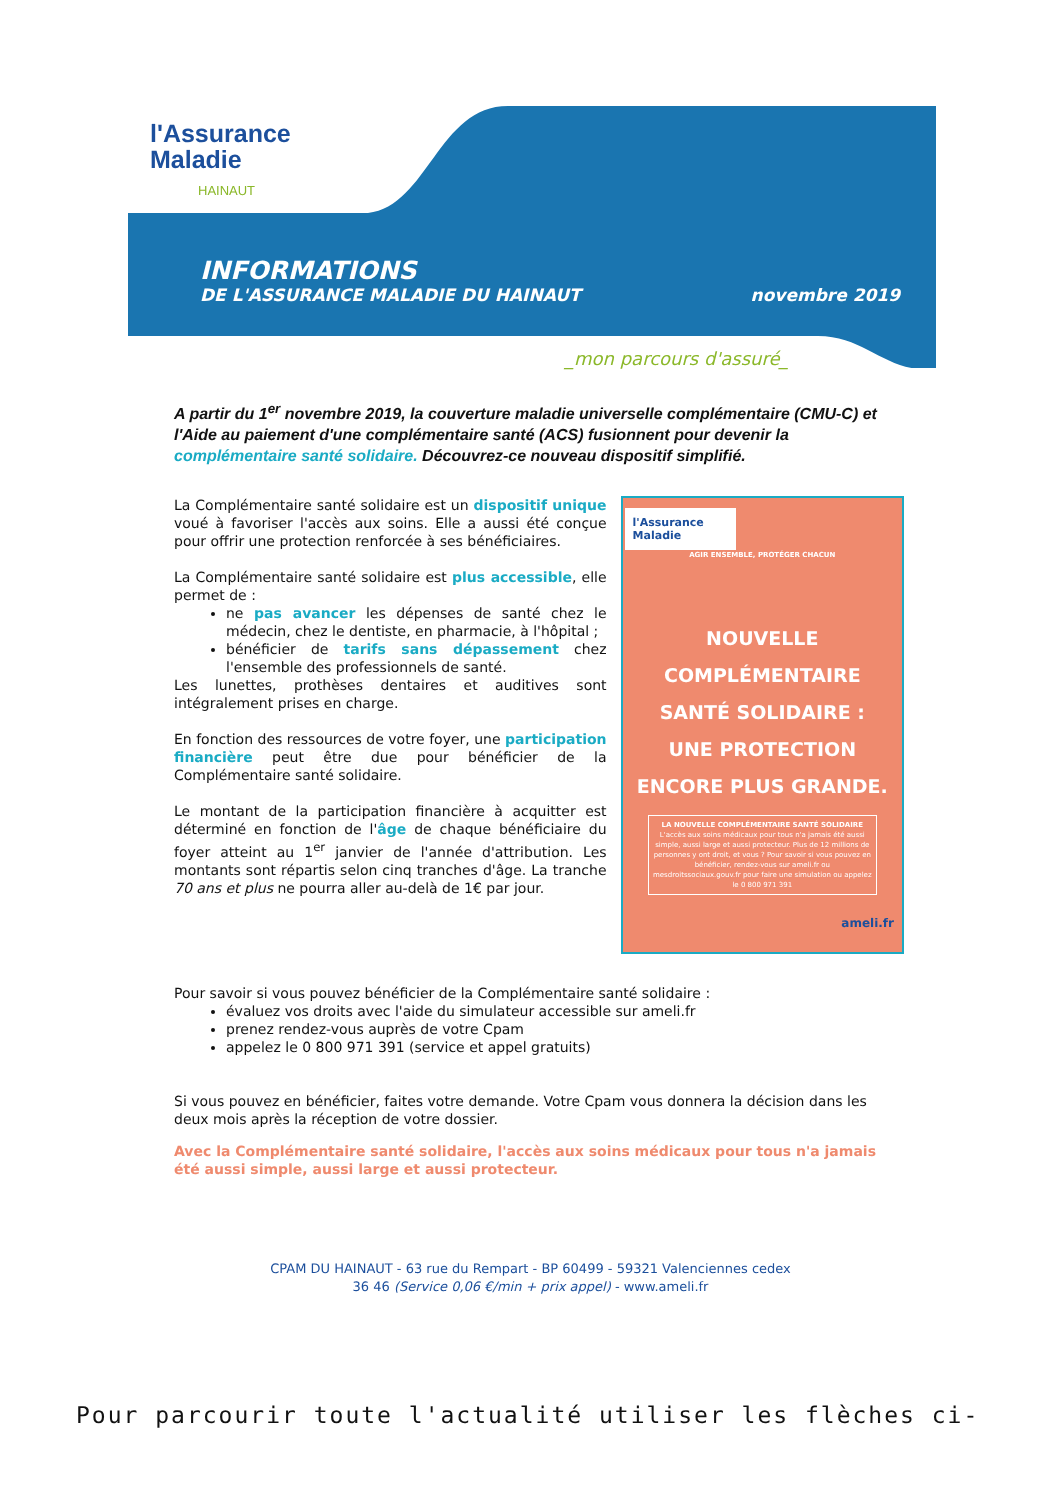l'Assurance
Maladie
HAINAUT
INFORMATIONS
DE L'ASSURANCE MALADIE DU HAINAUT novembre 2019
_mon parcours d'assuré_
A partir du 1<sup>er</sup> novembre 2019, la couverture maladie universelle complémentaire (CMU-C) et l'Aide au paiement d'une complémentaire santé (ACS) fusionnent pour devenir la complémentaire santé solidaire. Découvrez-ce nouveau dispositif simplifié.
La Complémentaire santé solidaire est un dispositif unique voué à favoriser l'accès aux soins. Elle a aussi été conçue pour offrir une protection renforcée à ses bénéficiaires.
La Complémentaire santé solidaire est plus accessible, elle permet de :
ne pas avancer les dépenses de santé chez le médecin, chez le dentiste, en pharmacie, à l'hôpital ;
bénéficier de tarifs sans dépassement chez l'ensemble des professionnels de santé.
Les lunettes, prothèses dentaires et auditives sont intégralement prises en charge.
En fonction des ressources de votre foyer, une participation financière peut être due pour bénéficier de la Complémentaire santé solidaire.
Le montant de la participation financière à acquitter est déterminé en fonction de l'âge de chaque bénéficiaire du foyer atteint au 1<sup>er</sup> janvier de l'année d'attribution. Les montants sont répartis selon cinq tranches d'âge. La tranche 70 ans et plus ne pourra aller au-delà de 1€ par jour.
l'Assurance
Maladie
AGIR ENSEMBLE, PROTÉGER CHACUN
NOUVELLE
COMPLÉMENTAIRE
SANTÉ SOLIDAIRE :
UNE PROTECTION
ENCORE PLUS GRANDE.
LA NOUVELLE COMPLÉMENTAIRE SANTÉ SOLIDAIRE
L'accès aux soins médicaux pour tous n'a jamais été aussi simple, aussi large et aussi protecteur. Plus de 12 millions de personnes y ont droit, et vous ? Pour savoir si vous pouvez en bénéficier, rendez-vous sur ameli.fr ou mesdroitssociaux.gouv.fr pour faire une simulation ou appelez le 0 800 971 391
ameli.fr
Pour savoir si vous pouvez bénéficier de la Complémentaire santé solidaire :
évaluez vos droits avec l'aide du simulateur accessible sur ameli.fr
prenez rendez-vous auprès de votre Cpam
appelez le 0 800 971 391 (service et appel gratuits)
Si vous pouvez en bénéficier, faites votre demande. Votre Cpam vous donnera la décision dans les deux mois après la réception de votre dossier.
Avec la Complémentaire santé solidaire, l'accès aux soins médicaux pour tous n'a jamais été aussi simple, aussi large et aussi protecteur.
CPAM DU HAINAUT - 63 rue du Rempart - BP 60499 - 59321 Valenciennes cedex
36 46 (Service 0,06 €/min + prix appel) - www.ameli.fr
Pour parcourir toute l'actualité utiliser les flèches ci-